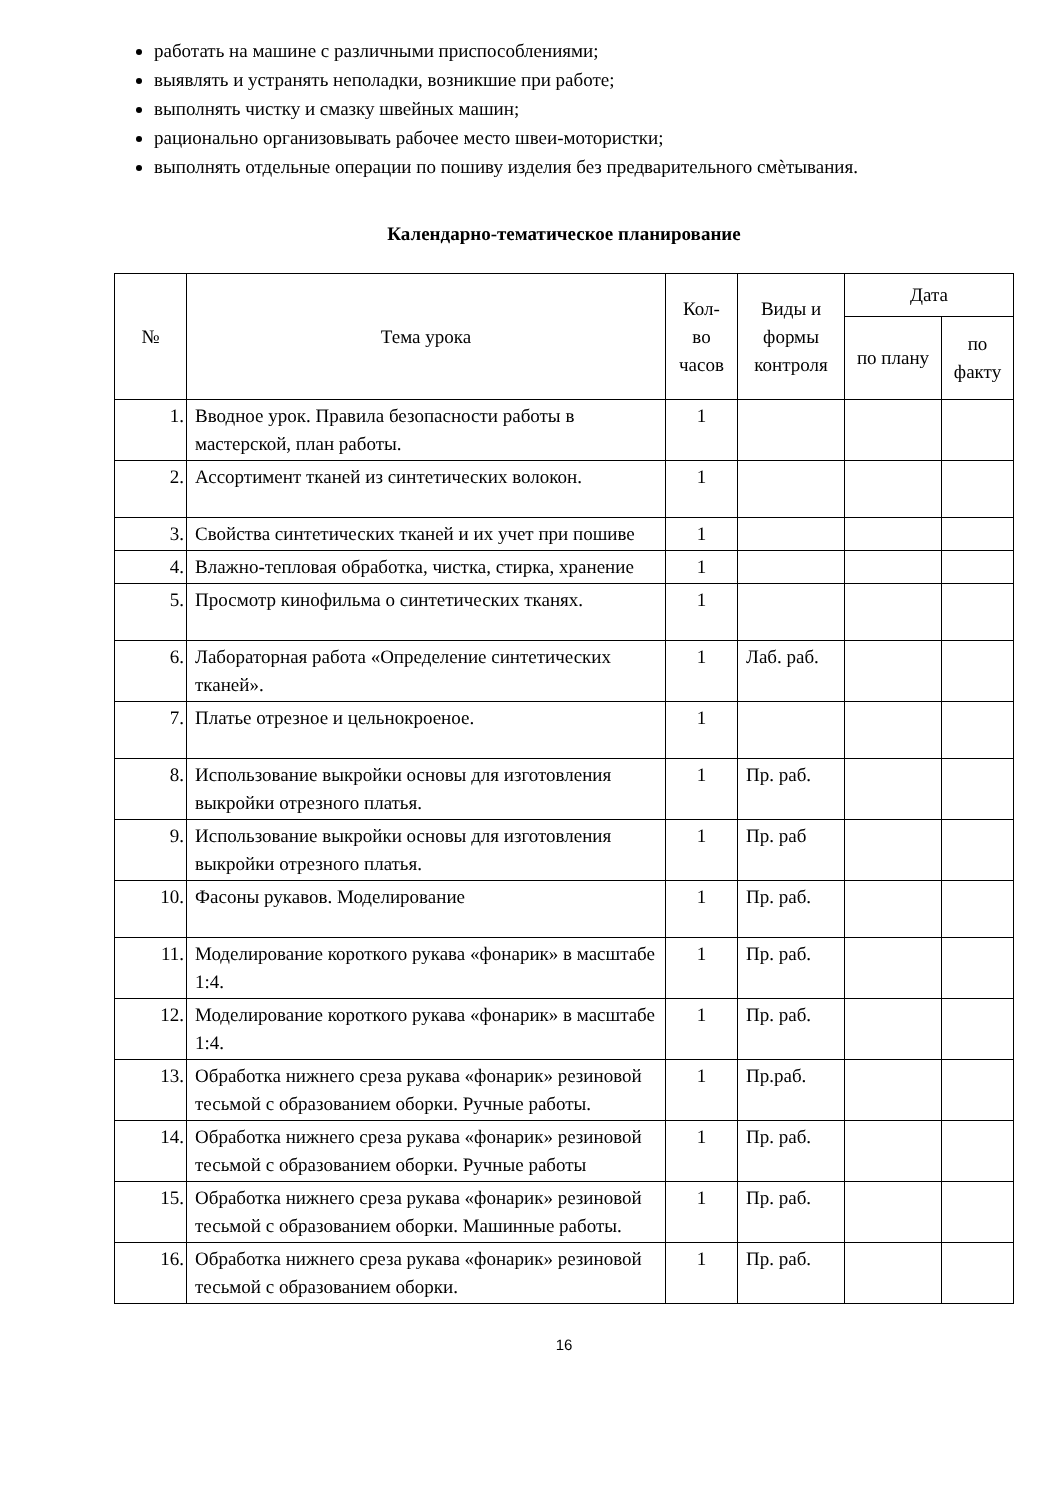работать на машине с различными приспособлениями;
выявлять и устранять неполадки, возникшие при работе;
выполнять чистку и смазку швейных машин;
рационально организовывать рабочее место швеи-мотористки;
выполнять отдельные операции по пошиву изделия без предварительного смѐтывания.
Календарно-тематическое планирование
| № | Тема урока | Кол-во часов | Виды и формы контроля | Дата | |
| --- | --- | --- | --- | --- | --- |
| | | | | по плану | по факту |
| 1. | Вводное урок. Правила безопасности работы в мастерской, план работы. | 1 | | | |
| 2. | Ассортимент тканей из синтетических волокон. | 1 | | | |
| 3. | Свойства синтетических тканей и их учет при пошиве | 1 | | | |
| 4. | Влажно-тепловая обработка, чистка, стирка, хранение | 1 | | | |
| 5. | Просмотр кинофильма о синтетических тканях. | 1 | | | |
| 6. | Лабораторная работа «Определение синтетических тканей». | 1 | Лаб. раб. | | |
| 7. | Платье отрезное и цельнокроеное. | 1 | | | |
| 8. | Использование выкройки основы для изготовления выкройки отрезного платья. | 1 | Пр. раб. | | |
| 9. | Использование выкройки основы для изготовления выкройки отрезного платья. | 1 | Пр. раб | | |
| 10. | Фасоны рукавов. Моделирование | 1 | Пр. раб. | | |
| 11. | Моделирование короткого рукава «фонарик» в масштабе 1:4. | 1 | Пр. раб. | | |
| 12. | Моделирование короткого рукава «фонарик» в масштабе 1:4. | 1 | Пр. раб. | | |
| 13. | Обработка нижнего среза рукава «фонарик» резиновой тесьмой с образованием оборки. Ручные работы. | 1 | Пр.раб. | | |
| 14. | Обработка нижнего среза рукава «фонарик» резиновой тесьмой с образованием оборки. Ручные работы | 1 | Пр. раб. | | |
| 15. | Обработка нижнего среза рукава «фонарик» резиновой тесьмой с образованием оборки. Машинные работы. | 1 | Пр. раб. | | |
| 16. | Обработка нижнего среза рукава «фонарик» резиновой тесьмой с образованием оборки. | 1 | Пр. раб. | | |
16